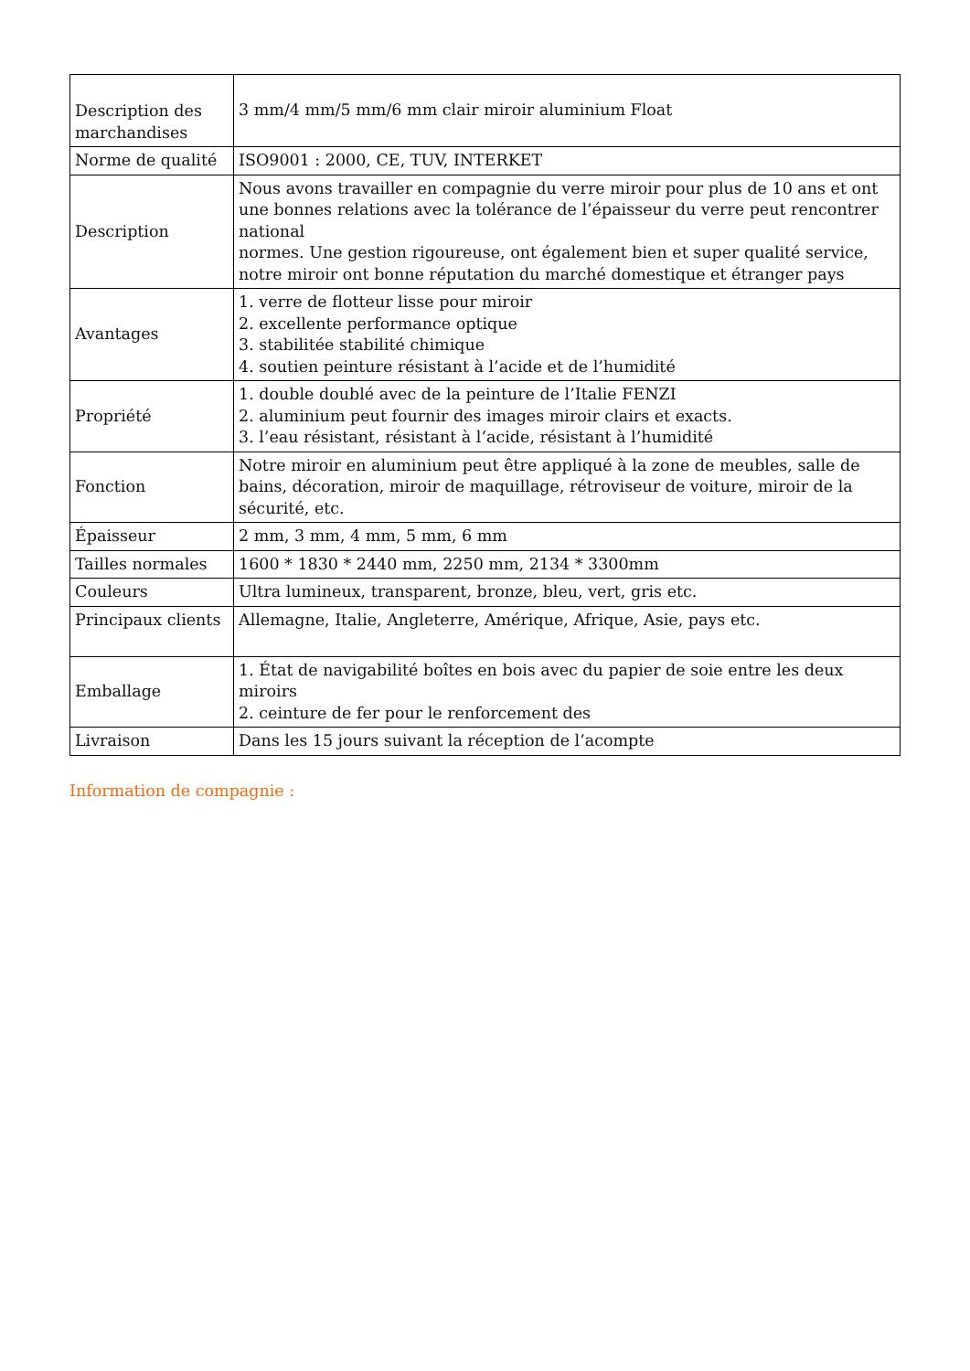| Description des marchandises | 3 mm/4 mm/5 mm/6 mm clair miroir aluminium Float |
| Norme de qualité | ISO9001 : 2000, CE, TUV, INTERKET |
| Description | Nous avons travailler en compagnie du verre miroir pour plus de 10 ans et ont une bonnes relations avec la tolérance de l’épaisseur du verre peut rencontrer national normes. Une gestion rigoureuse, ont également bien et super qualité service, notre miroir ont bonne réputation du marché domestique et étranger pays |
| Avantages | 1. verre de flotteur lisse pour miroir 2. excellente performance optique 3. stabilitée stabilité chimique 4. soutien peinture résistant à l’acide et de l’humidité |
| Propriété | 1. double doublé avec de la peinture de l’Italie FENZI 2. aluminium peut fournir des images miroir clairs et exacts. 3. l’eau résistant, résistant à l’acide, résistant à l’humidité |
| Fonction | Notre miroir en aluminium peut être appliqué à la zone de meubles, salle de bains, décoration, miroir de maquillage, rétroviseur de voiture, miroir de la sécurité, etc. |
| Épaisseur | 2 mm, 3 mm, 4 mm, 5 mm, 6 mm |
| Tailles normales | 1600 * 1830 * 2440 mm, 2250 mm, 2134 * 3300mm |
| Couleurs | Ultra lumineux, transparent, bronze, bleu, vert, gris etc. |
| Principaux clients | Allemagne, Italie, Angleterre, Amérique, Afrique, Asie, pays etc. |
| Emballage | 1. État de navigabilité boîtes en bois avec du papier de soie entre les deux miroirs 2. ceinture de fer pour le renforcement des |
| Livraison | Dans les 15 jours suivant la réception de l’acompte |
Information de compagnie :